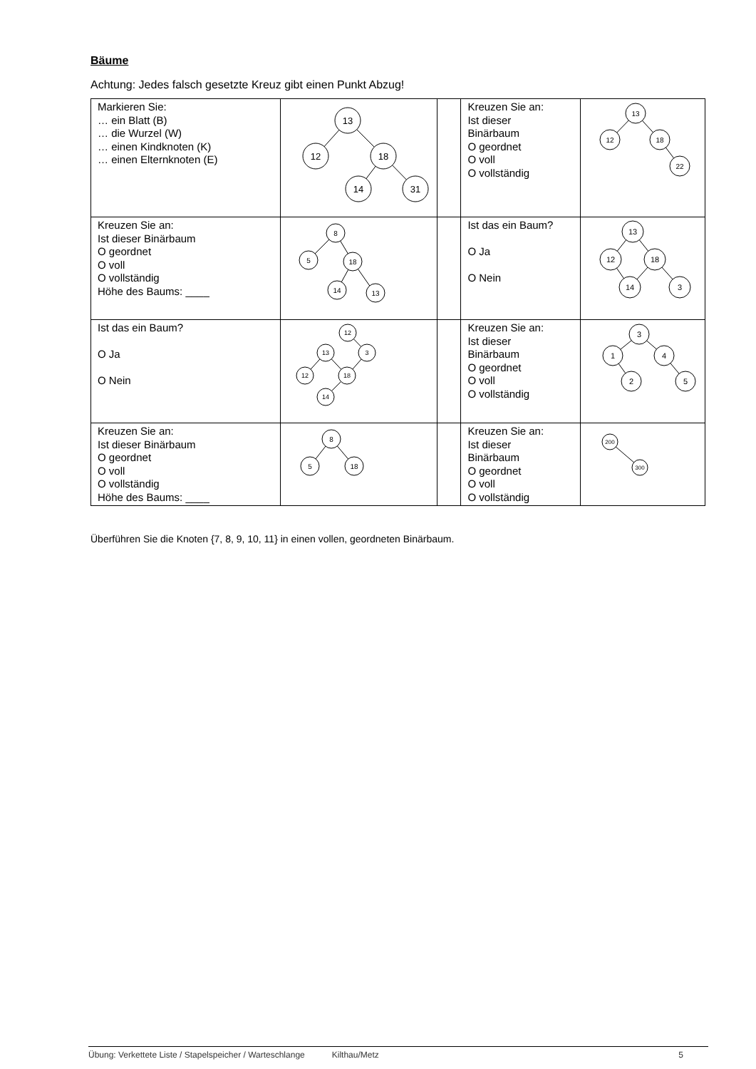Bäume
Achtung: Jedes falsch gesetzte Kreuz gibt einen Punkt Abzug!
| Markieren Sie: … ein Blatt (B) … die Wurzel (W) … einen Kindknoten (K) … einen Elternknoten (E) | 13 12 18 14 31 | | Kreuzen Sie an: Ist dieser Binärbaum O geordnet O voll O vollständig | 13 12 18 22 |
| Kreuzen Sie an: Ist dieser Binärbaum O geordnet O voll O vollständig Höhe des Baums: ____ | 8 5 18 14 13 | | Ist das ein Baum? O Ja O Nein | 13 12 18 14 3 |
| Ist das ein Baum? O Ja O Nein | 12 13 3 12 18 14 | | Kreuzen Sie an: Ist dieser Binärbaum O geordnet O voll O vollständig | 3 1 4 2 5 |
| Kreuzen Sie an: Ist dieser Binärbaum O geordnet O voll O vollständig Höhe des Baums: ____ | 8 5 18 | | Kreuzen Sie an: Ist dieser Binärbaum O geordnet O voll O vollständig | 200 300 |
Überführen Sie die Knoten {7, 8, 9, 10, 11} in einen vollen, geordneten Binärbaum.
Übung: Verkettete Liste / Stapelspeicher / Warteschlange Kilthau/Metz 5